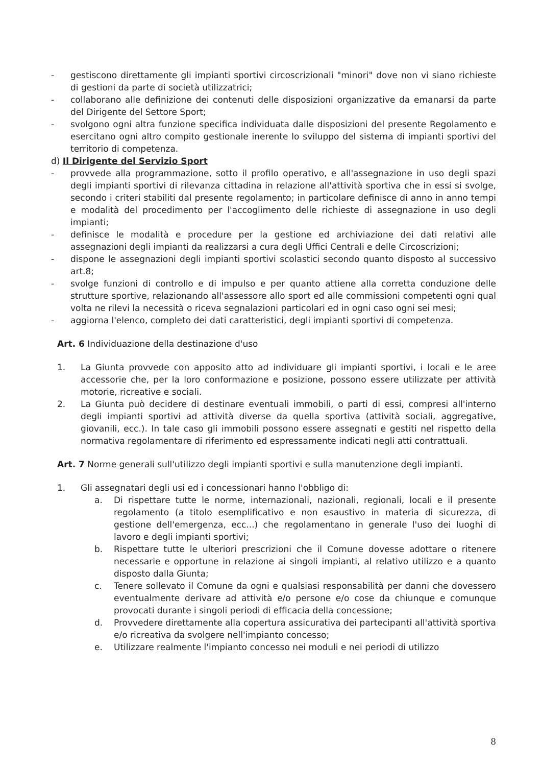- gestiscono direttamente gli impianti sportivi circoscrizionali "minori" dove non vi siano richieste di gestioni da parte di società utilizzatrici;
- collaborano alle definizione dei contenuti delle disposizioni organizzative da emanarsi da parte del Dirigente del Settore Sport;
- svolgono ogni altra funzione specifica individuata dalle disposizioni del presente Regolamento e esercitano ogni altro compito gestionale inerente lo sviluppo del sistema di impianti sportivi del territorio di competenza.
d) Il Dirigente del Servizio Sport
- provvede alla programmazione, sotto il profilo operativo, e all'assegnazione in uso degli spazi degli impianti sportivi di rilevanza cittadina in relazione all'attività sportiva che in essi si svolge, secondo i criteri stabiliti dal presente regolamento; in particolare definisce di anno in anno tempi e modalità del procedimento per l'accoglimento delle richieste di assegnazione in uso degli impianti;
- definisce le modalità e procedure per la gestione ed archiviazione dei dati relativi alle assegnazioni degli impianti da realizzarsi a cura degli Uffici Centrali e delle Circoscrizioni;
- dispone le assegnazioni degli impianti sportivi scolastici secondo quanto disposto al successivo art.8;
- svolge funzioni di controllo e di impulso e per quanto attiene alla corretta conduzione delle strutture sportive, relazionando all'assessore allo sport ed alle commissioni competenti ogni qual volta ne rilevi la necessità o riceva segnalazioni particolari ed in ogni caso ogni sei mesi;
- aggiorna l'elenco, completo dei dati caratteristici, degli impianti sportivi di competenza.
Art. 6 Individuazione della destinazione d'uso
1. La Giunta provvede con apposito atto ad individuare gli impianti sportivi, i locali e le aree accessorie che, per la loro conformazione e posizione, possono essere utilizzate per attività motorie, ricreative e sociali.
2. La Giunta può decidere di destinare eventuali immobili, o parti di essi, compresi all'interno degli impianti sportivi ad attività diverse da quella sportiva (attività sociali, aggregative, giovanili, ecc.). In tale caso gli immobili possono essere assegnati e gestiti nel rispetto della normativa regolamentare di riferimento ed espressamente indicati negli atti contrattuali.
Art. 7 Norme generali sull'utilizzo degli impianti sportivi e sulla manutenzione degli impianti.
1. Gli assegnatari degli usi ed i concessionari hanno l'obbligo di:
a. Di rispettare tutte le norme, internazionali, nazionali, regionali, locali e il presente regolamento (a titolo esemplificativo e non esaustivo in materia di sicurezza, di gestione dell'emergenza, ecc...) che regolamentano in generale l'uso dei luoghi di lavoro e degli impianti sportivi;
b. Rispettare tutte le ulteriori prescrizioni che il Comune dovesse adottare o ritenere necessarie e opportune in relazione ai singoli impianti, al relativo utilizzo e a quanto disposto dalla Giunta;
c. Tenere sollevato il Comune da ogni e qualsiasi responsabilità per danni che dovessero eventualmente derivare ad attività e/o persone e/o cose da chiunque e comunque provocati durante i singoli periodi di efficacia della concessione;
d. Provvedere direttamente alla copertura assicurativa dei partecipanti all'attività sportiva e/o ricreativa da svolgere nell'impianto concesso;
e. Utilizzare realmente l'impianto concesso nei moduli e nei periodi di utilizzo
8